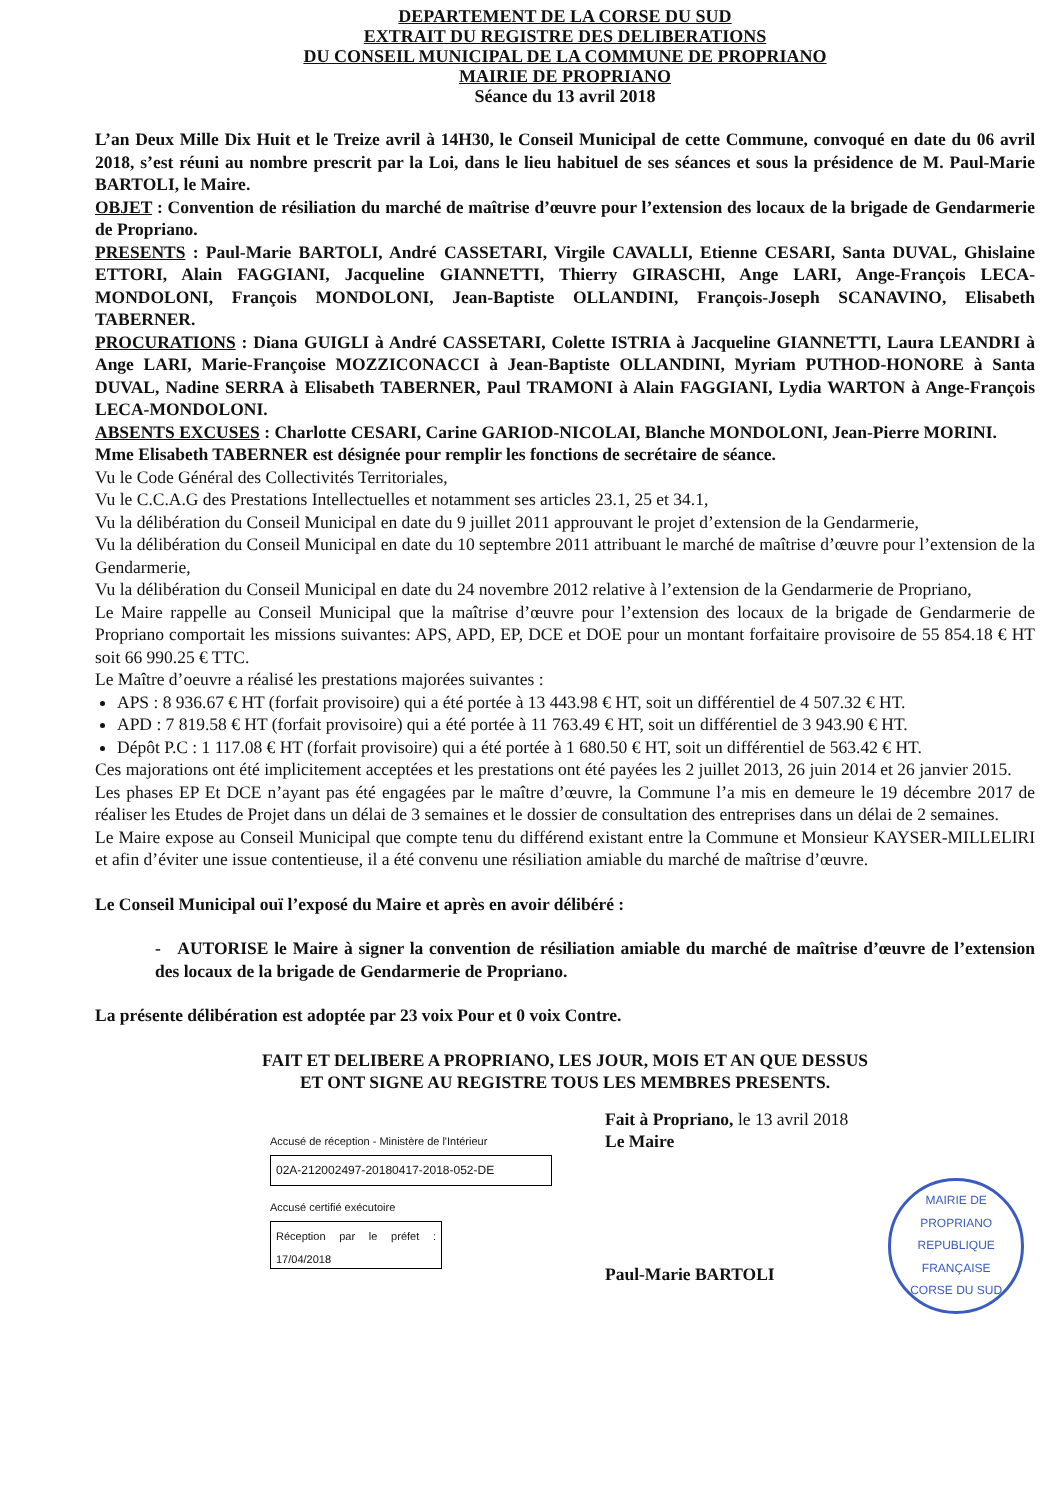DEPARTEMENT DE LA CORSE DU SUD
EXTRAIT DU REGISTRE DES DELIBERATIONS
DU CONSEIL MUNICIPAL DE LA COMMUNE DE PROPRIANO
MAIRIE DE PROPRIANO
Séance du 13 avril 2018
L’an Deux Mille Dix Huit et le Treize avril à 14H30, le Conseil Municipal de cette Commune, convoqué en date du 06 avril 2018, s’est réuni au nombre prescrit par la Loi, dans le lieu habituel de ses séances et sous la présidence de M. Paul-Marie BARTOLI, le Maire.
OBJET : Convention de résiliation du marché de maîtrise d’œuvre pour l’extension des locaux de la brigade de Gendarmerie de Propriano.
PRESENTS : Paul-Marie BARTOLI, André CASSETARI, Virgile CAVALLI, Etienne CESARI, Santa DUVAL, Ghislaine ETTORI, Alain FAGGIANI, Jacqueline GIANNETTI, Thierry GIRASCHI, Ange LARI, Ange-François LECA-MONDOLONI, François MONDOLONI, Jean-Baptiste OLLANDINI, François-Joseph SCANAVINO, Elisabeth TABERNER.
PROCURATIONS : Diana GUIGLI à André CASSETARI, Colette ISTRIA à Jacqueline GIANNETTI, Laura LEANDRI à Ange LARI, Marie-Françoise MOZZICONACCI à Jean-Baptiste OLLANDINI, Myriam PUTHOD-HONORE à Santa DUVAL, Nadine SERRA à Elisabeth TABERNER, Paul TRAMONI à Alain FAGGIANI, Lydia WARTON à Ange-François LECA-MONDOLONI.
ABSENTS EXCUSES : Charlotte CESARI, Carine GARIOD-NICOLAI, Blanche MONDOLONI, Jean-Pierre MORINI.
Mme Elisabeth TABERNER est désignée pour remplir les fonctions de secrétaire de séance.
Vu le Code Général des Collectivités Territoriales,
Vu le C.C.A.G des Prestations Intellectuelles et notamment ses articles 23.1, 25 et 34.1,
Vu la délibération du Conseil Municipal en date du 9 juillet 2011 approuvant le projet d’extension de la Gendarmerie,
Vu la délibération du Conseil Municipal en date du 10 septembre 2011 attribuant le marché de maîtrise d’œuvre pour l’extension de la Gendarmerie,
Vu la délibération du Conseil Municipal en date du 24 novembre 2012 relative à l’extension de la Gendarmerie de Propriano,
Le Maire rappelle au Conseil Municipal que la maîtrise d’œuvre pour l’extension des locaux de la brigade de Gendarmerie de Propriano comportait les missions suivantes: APS, APD, EP, DCE et DOE pour un montant forfaitaire provisoire de 55 854.18 € HT soit 66 990.25 € TTC.
Le Maître d’oeuvre a réalisé les prestations majorées suivantes :
APS : 8 936.67 € HT (forfait provisoire) qui a été portée à 13 443.98 € HT, soit un différentiel de 4 507.32 € HT.
APD : 7 819.58 € HT (forfait provisoire) qui a été portée à 11 763.49 € HT, soit un différentiel de 3 943.90 € HT.
Dépôt P.C : 1 117.08 € HT (forfait provisoire) qui a été portée à 1 680.50 € HT, soit un différentiel de 563.42 € HT.
Ces majorations ont été implicitement acceptées et les prestations ont été payées les 2 juillet 2013, 26 juin 2014 et 26 janvier 2015.
Les phases EP Et DCE n’ayant pas été engagées par le maître d’œuvre, la Commune l’a mis en demeure le 19 décembre 2017 de réaliser les Etudes de Projet dans un délai de 3 semaines et le dossier de consultation des entreprises dans un délai de 2 semaines.
Le Maire expose au Conseil Municipal que compte tenu du différend existant entre la Commune et Monsieur KAYSER-MILLELIRI et afin d’éviter une issue contentieuse, il a été convenu une résiliation amiable du marché de maîtrise d’œuvre.
Le Conseil Municipal ouï l’exposé du Maire et après en avoir délibéré :
- AUTORISE le Maire à signer la convention de résiliation amiable du marché de maîtrise d’œuvre de l’extension des locaux de la brigade de Gendarmerie de Propriano.
La présente délibération est adoptée par 23 voix Pour et 0 voix Contre.
FAIT ET DELIBERE A PROPRIANO, LES JOUR, MOIS ET AN QUE DESSUS
ET ONT SIGNE AU REGISTRE TOUS LES MEMBRES PRESENTS.
Accusé de réception - Ministère de l'Intérieur
02A-212002497-20180417-2018-052-DE
Accusé certifié exécutoire
Réception par le préfet : 17/04/2018
Fait à Propriano, le 13 avril 2018
Le Maire
Paul-Marie BARTOLI
MAIRIE DE PROPRIANO
REPUBLIQUE FRANÇAISE
CORSE DU SUD